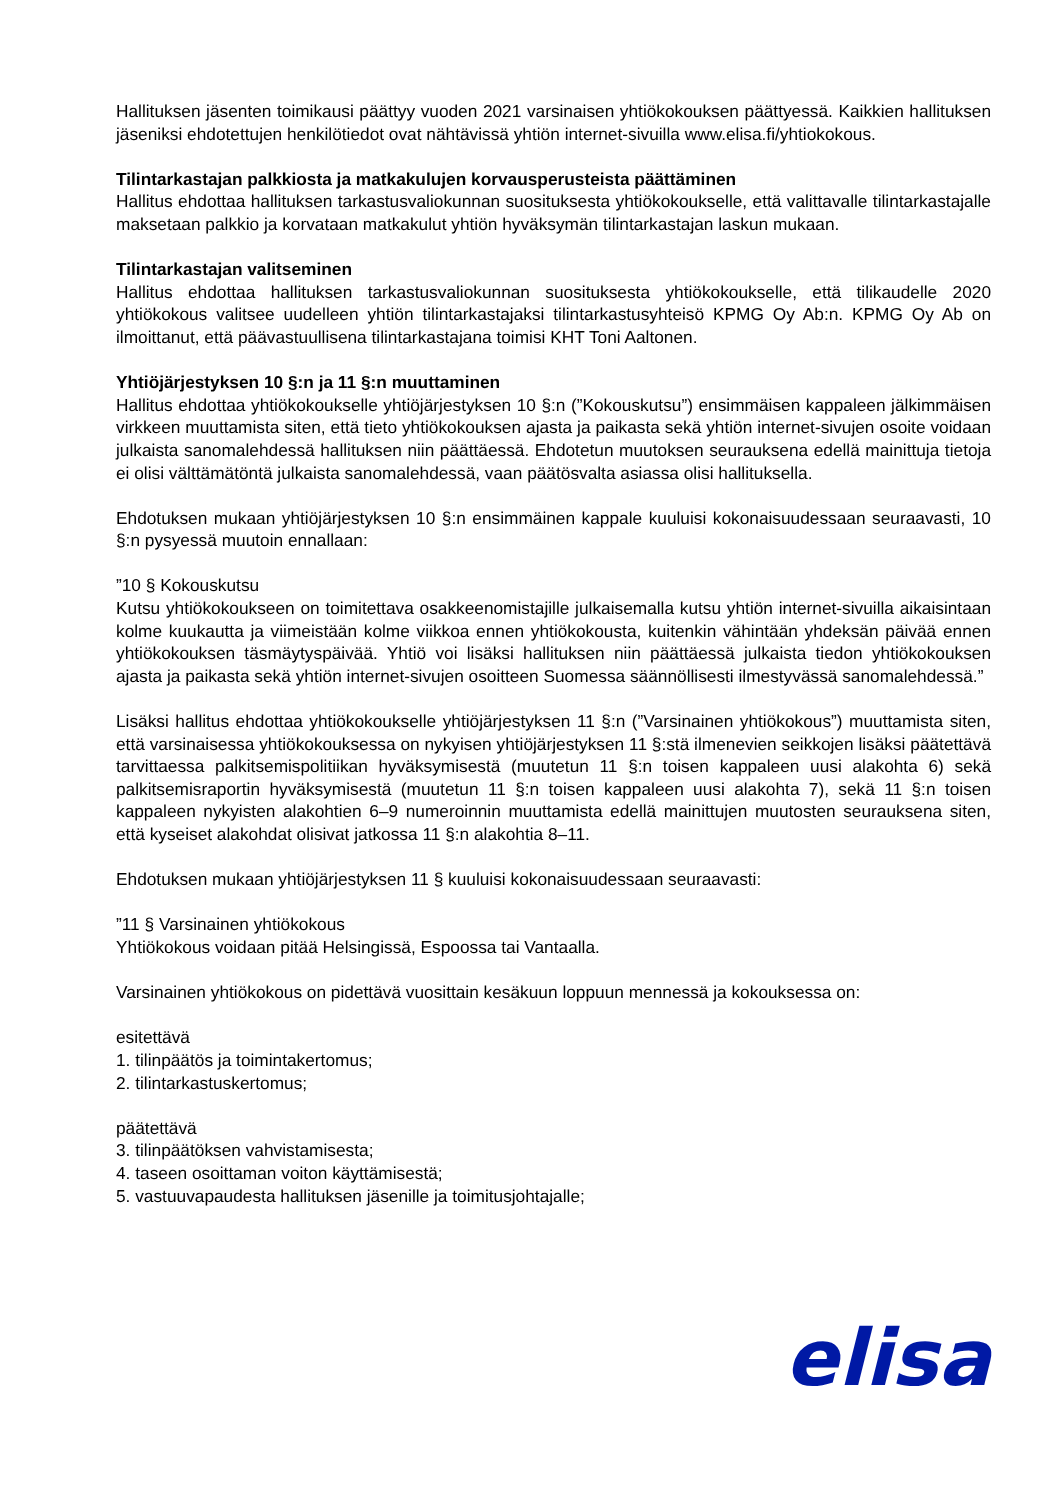Hallituksen jäsenten toimikausi päättyy vuoden 2021 varsinaisen yhtiökokouksen päättyessä. Kaikkien hallituksen jäseniksi ehdotettujen henkilötiedot ovat nähtävissä yhtiön internet-sivuilla www.elisa.fi/yhtiokokous.
Tilintarkastajan palkkiosta ja matkakulujen korvausperusteista päättäminen
Hallitus ehdottaa hallituksen tarkastusvaliokunnan suosituksesta yhtiökokoukselle, että valittavalle tilintarkastajalle maksetaan palkkio ja korvataan matkakulut yhtiön hyväksymän tilintarkastajan laskun mukaan.
Tilintarkastajan valitseminen
Hallitus ehdottaa hallituksen tarkastusvaliokunnan suosituksesta yhtiökokoukselle, että tilikaudelle 2020 yhtiökokous valitsee uudelleen yhtiön tilintarkastajaksi tilintarkastusyhteisö KPMG Oy Ab:n. KPMG Oy Ab on ilmoittanut, että päävastuullisena tilintarkastajana toimisi KHT Toni Aaltonen.
Yhtiöjärjestyksen 10 §:n ja 11 §:n muuttaminen
Hallitus ehdottaa yhtiökokoukselle yhtiöjärjestyksen 10 §:n (”Kokouskutsu”) ensimmäisen kappaleen jälkimmäisen virkkeen muuttamista siten, että tieto yhtiökokouksen ajasta ja paikasta sekä yhtiön internet-sivujen osoite voidaan julkaista sanomalehdessä hallituksen niin päättäessä. Ehdotetun muutoksen seurauksena edellä mainittuja tietoja ei olisi välttämätöntä julkaista sanomalehdessä, vaan päätösvalta asiassa olisi hallituksella.
Ehdotuksen mukaan yhtiöjärjestyksen 10 §:n ensimmäinen kappale kuuluisi kokonaisuudessaan seuraavasti, 10 §:n pysyessä muutoin ennallaan:
”10 § Kokouskutsu
Kutsu yhtiökokoukseen on toimitettava osakkeenomistajille julkaisemalla kutsu yhtiön internet-sivuilla aikaisintaan kolme kuukautta ja viimeistään kolme viikkoa ennen yhtiökokousta, kuitenkin vähintään yhdeksän päivää ennen yhtiökokouksen täsmäytyspäivää. Yhtiö voi lisäksi hallituksen niin päättäessä julkaista tiedon yhtiökokouksen ajasta ja paikasta sekä yhtiön internet-sivujen osoitteen Suomessa säännöllisesti ilmestyvässä sanomalehdessä.”
Lisäksi hallitus ehdottaa yhtiökokoukselle yhtiöjärjestyksen 11 §:n (”Varsinainen yhtiökokous”) muuttamista siten, että varsinaisessa yhtiökokouksessa on nykyisen yhtiöjärjestyksen 11 §:stä ilmenevien seikkojen lisäksi päätettävä tarvittaessa palkitsemispolitiikan hyväksymisestä (muutetun 11 §:n toisen kappaleen uusi alakohta 6) sekä palkitsemisraportin hyväksymisestä (muutetun 11 §:n toisen kappaleen uusi alakohta 7), sekä 11 §:n toisen kappaleen nykyisten alakohtien 6–9 numeroinnin muuttamista edellä mainittujen muutosten seurauksena siten, että kyseiset alakohdat olisivat jatkossa 11 §:n alakohtia 8–11.
Ehdotuksen mukaan yhtiöjärjestyksen 11 § kuuluisi kokonaisuudessaan seuraavasti:
”11 § Varsinainen yhtiökokous
Yhtiökokous voidaan pitää Helsingissä, Espoossa tai Vantaalla.
Varsinainen yhtiökokous on pidettävä vuosittain kesäkuun loppuun mennessä ja kokouksessa on:
esitettävä
1. tilinpäätös ja toimintakertomus;
2. tilintarkastuskertomus;
päätettävä
3. tilinpäätöksen vahvistamisesta;
4. taseen osoittaman voiton käyttämisestä;
5. vastuuvapaudesta hallituksen jäsenille ja toimitusjohtajalle;
elisa